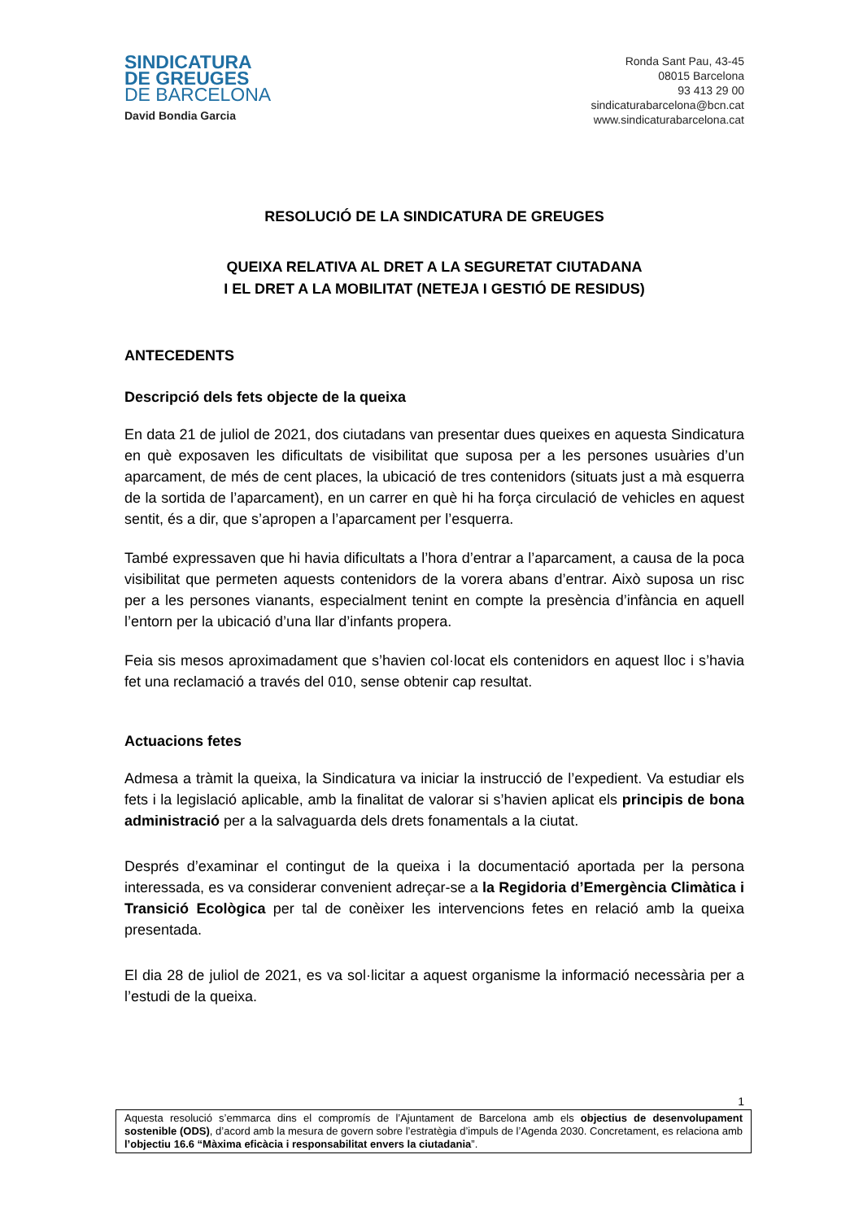SINDICATURA
DE GREUGES
DE BARCELONA
David Bondia Garcia
Ronda Sant Pau, 43-45
08015 Barcelona
93 413 29 00
sindicaturabarcelona@bcn.cat
www.sindicaturabarcelona.cat
RESOLUCIÓ DE LA SINDICATURA DE GREUGES
QUEIXA RELATIVA AL DRET A LA SEGURETAT CIUTADANA
I EL DRET A LA MOBILITAT (NETEJA I GESTIÓ DE RESIDUS)
ANTECEDENTS
Descripció dels fets objecte de la queixa
En data 21 de juliol de 2021, dos ciutadans van presentar dues queixes en aquesta Sindicatura en què exposaven les dificultats de visibilitat que suposa per a les persones usuàries d’un aparcament, de més de cent places, la ubicació de tres contenidors (situats just a mà esquerra de la sortida de l’aparcament), en un carrer en què hi ha força circulació de vehicles en aquest sentit, és a dir, que s’apropen a l’aparcament per l’esquerra.
També expressaven que hi havia dificultats a l’hora d’entrar a l’aparcament, a causa de la poca visibilitat que permeten aquests contenidors de la vorera abans d’entrar. Això suposa un risc per a les persones vianants, especialment tenint en compte la presència d’infància en aquell l’entorn per la ubicació d’una llar d’infants propera.
Feia sis mesos aproximadament que s’havien col·locat els contenidors en aquest lloc i s’havia fet una reclamació a través del 010, sense obtenir cap resultat.
Actuacions fetes
Admesa a tràmit la queixa, la Sindicatura va iniciar la instrucció de l’expedient. Va estudiar els fets i la legislació aplicable, amb la finalitat de valorar si s’havien aplicat els principis de bona administració per a la salvaguarda dels drets fonamentals a la ciutat.
Després d’examinar el contingut de la queixa i la documentació aportada per la persona interessada, es va considerar convenient adreçar-se a la Regidoria d’Emergència Climàtica i Transició Ecològica per tal de conèixer les intervencions fetes en relació amb la queixa presentada.
El dia 28 de juliol de 2021, es va sol·licitar a aquest organisme la informació necessària per a l’estudi de la queixa.
1
Aquesta resolució s’emmarca dins el compromís de l’Ajuntament de Barcelona amb els objectius de desenvolupament sostenible (ODS), d’acord amb la mesura de govern sobre l’estratègia d’impuls de l’Agenda 2030. Concretament, es relaciona amb l’objectiu 16.6 “Màxima eficàcia i responsabilitat envers la ciutadania”.